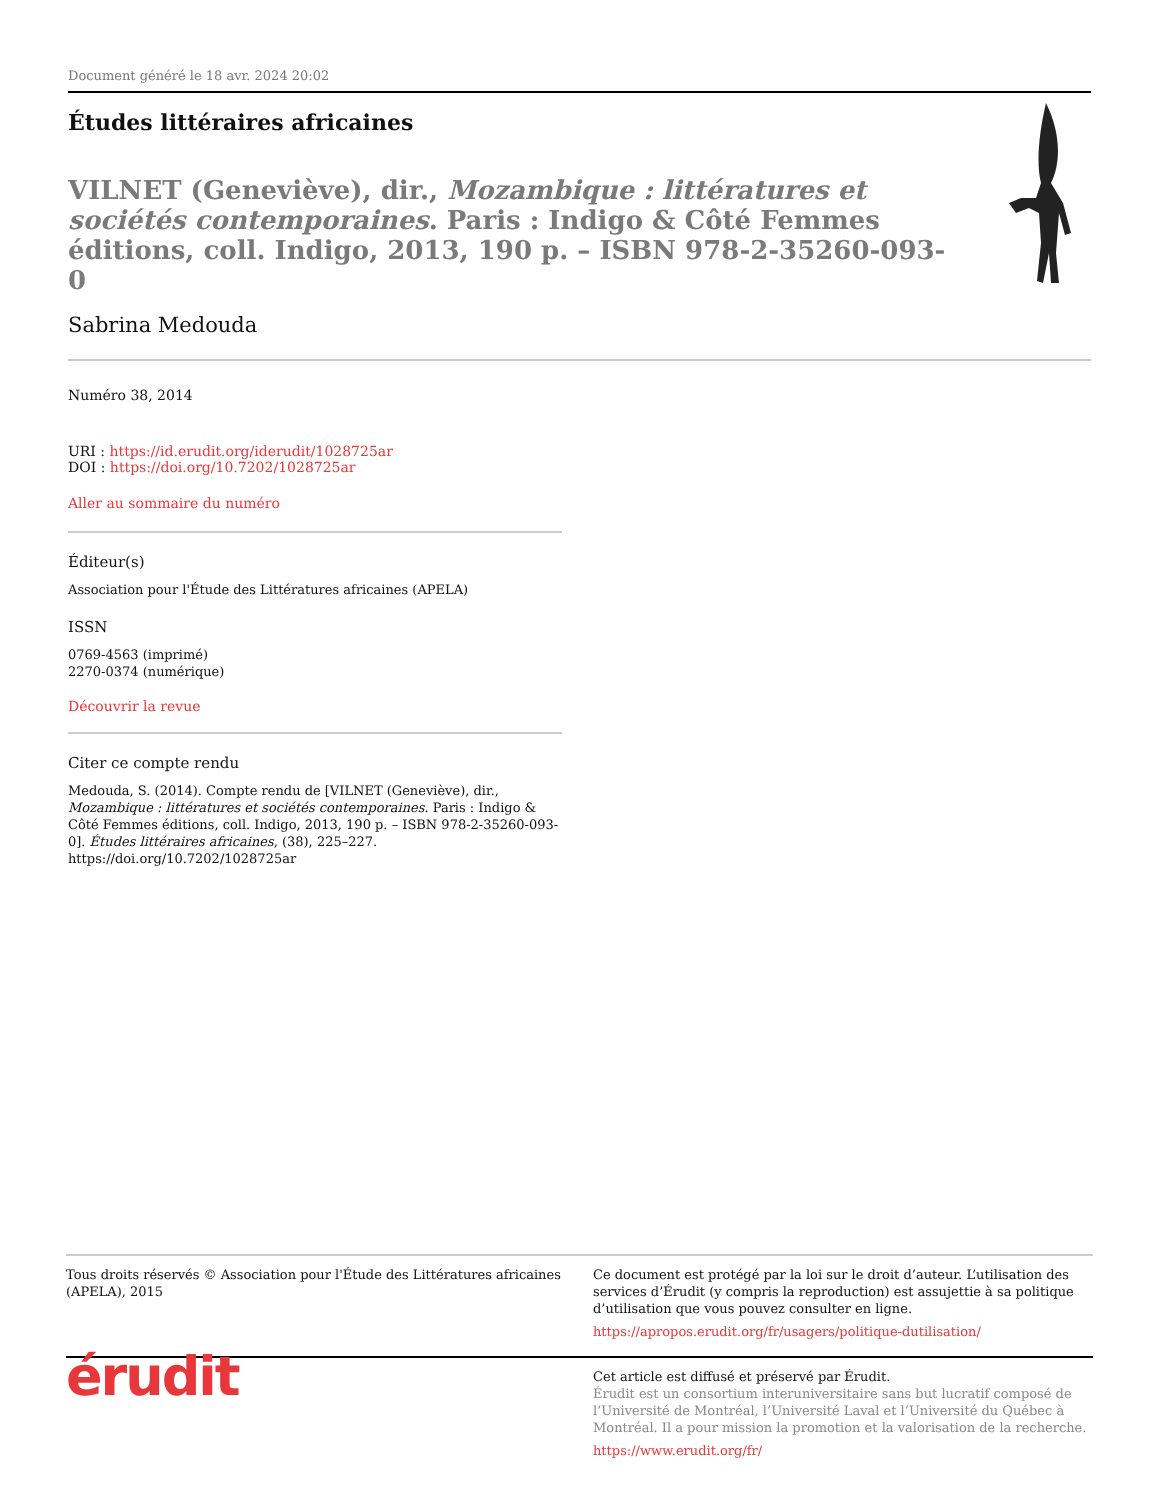Document généré le 18 avr. 2024 20:02
Études littéraires africaines
VILNET (Geneviève), dir., Mozambique : littératures et sociétés contemporaines. Paris : Indigo & Côté Femmes éditions, coll. Indigo, 2013, 190 p. – ISBN 978-2-35260-093-0
Sabrina Medouda
Numéro 38, 2014
URI : https://id.erudit.org/iderudit/1028725ar
DOI : https://doi.org/10.7202/1028725ar
Aller au sommaire du numéro
Éditeur(s)
Association pour l'Étude des Littératures africaines (APELA)
ISSN
0769-4563 (imprimé)
2270-0374 (numérique)
Découvrir la revue
Citer ce compte rendu
Medouda, S. (2014). Compte rendu de [VILNET (Geneviève), dir., Mozambique : littératures et sociétés contemporaines. Paris : Indigo & Côté Femmes éditions, coll. Indigo, 2013, 190 p. – ISBN 978-2-35260-093-0]. Études littéraires africaines, (38), 225–227. https://doi.org/10.7202/1028725ar
Tous droits réservés © Association pour l'Étude des Littératures africaines (APELA), 2015
Ce document est protégé par la loi sur le droit d’auteur. L’utilisation des services d’Érudit (y compris la reproduction) est assujettie à sa politique d’utilisation que vous pouvez consulter en ligne.
https://apropos.erudit.org/fr/usagers/politique-dutilisation/
érudit
Cet article est diffusé et préservé par Érudit.
Érudit est un consortium interuniversitaire sans but lucratif composé de l’Université de Montréal, l’Université Laval et l’Université du Québec à Montréal. Il a pour mission la promotion et la valorisation de la recherche.
https://www.erudit.org/fr/